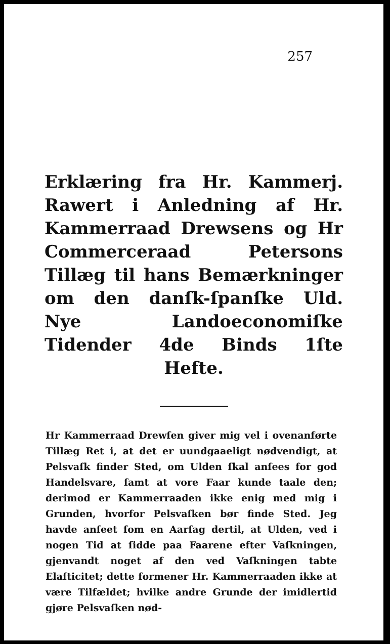257
Erklæring fra Hr. Kammerj. Rawert i Anledning af Hr. Kammerraad Drewsens og Hr Commerceraad Petersons Tillæg til hans Bemærkninger om den danſk-ſpanſke Uld. Nye Landoeconomiſke Tidender 4de Binds 1ſte Hefte.
Hr Kammerraad Drewſen giver mig vel i ovenanførte Tillæg Ret i, at det er uundgaaeligt nødvendigt, at Pelsvaſk finder Sted, om Ulden ſkal anſees for god Handelsvare, ſamt at vore Faar kunde taale den; derimod er Kammerraaden ikke enig med mig i Grunden, hvorfor Pelsvaſken bør finde Sted. Jeg havde anſeet ſom en Aarſag dertil, at Ulden, ved i nogen Tid at ſidde paa Faarene efter Vaſkningen, gjenvandt noget af den ved Vaſkningen tabte Elaſticitet; dette formener Hr. Kammerraaden ikke at være Tilfældet; hvilke andre Grunde der imidlertid gjøre Pelsvaſken nød-